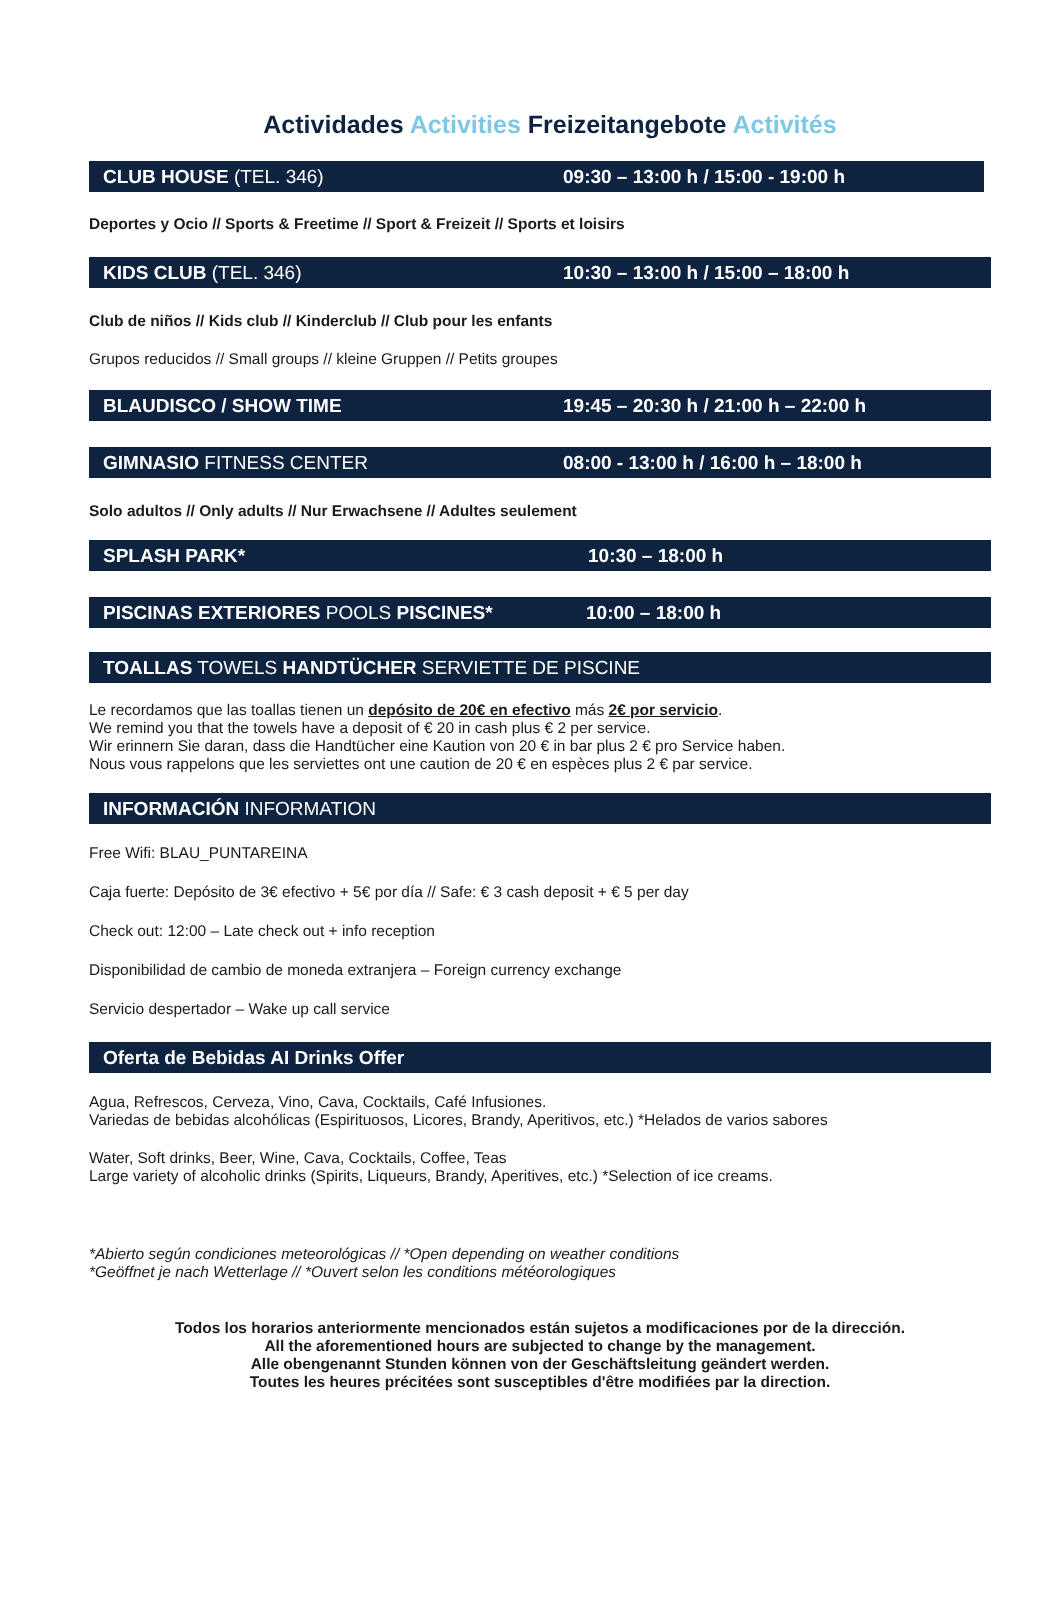Actividades Activities Freizeitangebote Activités
CLUB HOUSE (TEL. 346) 09:30 – 13:00 h / 15:00 - 19:00 h
Deportes y Ocio // Sports & Freetime // Sport & Freizeit // Sports et loisirs
KIDS CLUB (TEL. 346) 10:30 – 13:00 h / 15:00 – 18:00 h
Club de niños // Kids club // Kinderclub // Club pour les enfants
Grupos reducidos // Small groups // kleine Gruppen // Petits groupes
BLAUDISCO / SHOW TIME 19:45 – 20:30 h / 21:00 h – 22:00 h
GIMNASIO FITNESS CENTER 08:00 - 13:00 h / 16:00 h – 18:00 h
Solo adultos // Only adults // Nur Erwachsene // Adultes seulement
SPLASH PARK* 10:30 – 18:00 h
PISCINAS EXTERIORES POOLS PISCINES* 10:00 – 18:00 h
TOALLAS TOWELS HANDTÜCHER SERVIETTE DE PISCINE
Le recordamos que las toallas tienen un depósito de 20€ en efectivo más 2€ por servicio.
We remind you that the towels have a deposit of € 20 in cash plus € 2 per service.
Wir erinnern Sie daran, dass die Handtücher eine Kaution von 20 € in bar plus 2 € pro Service haben.
Nous vous rappelons que les serviettes ont une caution de 20 € en espèces plus 2 € par service.
INFORMACIÓN INFORMATION
Free Wifi: BLAU_PUNTAREINA
Caja fuerte: Depósito de 3€ efectivo + 5€ por día // Safe: € 3 cash deposit + € 5 per day
Check out: 12:00 – Late check out + info reception
Disponibilidad de cambio de moneda extranjera – Foreign currency exchange
Servicio despertador – Wake up call service
Oferta de Bebidas AI Drinks Offer
Agua, Refrescos, Cerveza, Vino, Cava, Cocktails, Café Infusiones.
Variedas de bebidas alcohólicas (Espirituosos, Licores, Brandy, Aperitivos, etc.) *Helados de varios sabores
Water, Soft drinks, Beer, Wine, Cava, Cocktails, Coffee, Teas
Large variety of alcoholic drinks (Spirits, Liqueurs, Brandy, Aperitives, etc.) *Selection of ice creams.
*Abierto según condiciones meteorológicas // *Open depending on weather conditions
*Geöffnet je nach Wetterlage // *Ouvert selon les conditions météorologiques
Todos los horarios anteriormente mencionados están sujetos a modificaciones por de la dirección.
All the aforementioned hours are subjected to change by the management.
Alle obengenannt Stunden können von der Geschäftsleitung geändert werden.
Toutes les heures précitées sont susceptibles d'être modifiées par la direction.